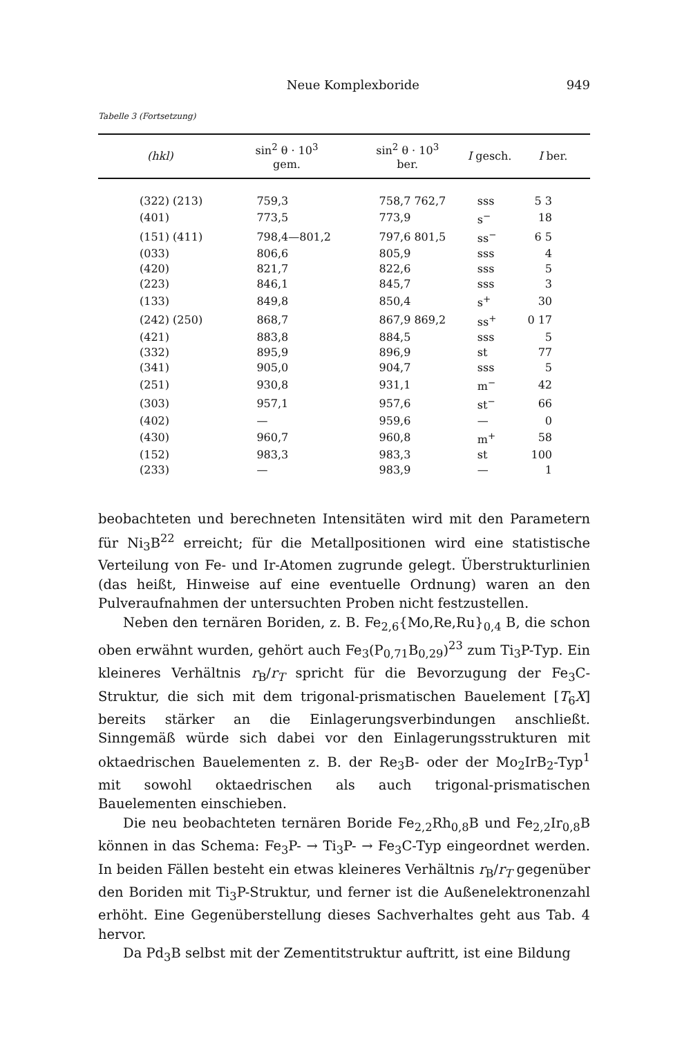Neue Komplexboride 949
Tabelle 3 (Fortsetzung)
| (hkl) | sin<sup>2</sup> θ · 10<sup>3</sup> gem. | sin<sup>2</sup> θ · 10<sup>3</sup> ber. | I gesch. | I ber. |
| --- | --- | --- | --- | --- |
| (322) (213) | 759,3 | 758,7 762,7 | sss | 5 3 |
| (401) | 773,5 | 773,9 | s<sup>−</sup> | 18 |
| (151) (411) | 798,4—801,2 | 797,6 801,5 | ss<sup>−</sup> | 6 5 |
| (033) | 806,6 | 805,9 | sss | 4 |
| (420) | 821,7 | 822,6 | sss | 5 |
| (223) | 846,1 | 845,7 | sss | 3 |
| (133) | 849,8 | 850,4 | s<sup>+</sup> | 30 |
| (242) (250) | 868,7 | 867,9 869,2 | ss<sup>+</sup> | 0 17 |
| (421) | 883,8 | 884,5 | sss | 5 |
| (332) | 895,9 | 896,9 | st | 77 |
| (341) | 905,0 | 904,7 | sss | 5 |
| (251) | 930,8 | 931,1 | m<sup>−</sup> | 42 |
| (303) | 957,1 | 957,6 | st<sup>−</sup> | 66 |
| (402) | — | 959,6 | — | 0 |
| (430) | 960,7 | 960,8 | m<sup>+</sup> | 58 |
| (152) | 983,3 | 983,3 | st | 100 |
| (233) | — | 983,9 | — | 1 |
beobachteten und berechneten Intensitäten wird mit den Parametern für Ni<sub>3</sub>B<sup>22</sup> erreicht; für die Metallpositionen wird eine statistische Verteilung von Fe- und Ir-Atomen zugrunde gelegt. Überstrukturlinien (das heißt, Hinweise auf eine eventuelle Ordnung) waren an den Pulveraufnahmen der untersuchten Proben nicht festzustellen.
Neben den ternären Boriden, z. B. Fe<sub>2,6</sub>{Mo,Re,Ru}<sub>0,4</sub> B, die schon oben erwähnt wurden, gehört auch Fe<sub>3</sub>(P<sub>0,71</sub>B<sub>0,29</sub>)<sup>23</sup> zum Ti<sub>3</sub>P-Typ. Ein kleineres Verhältnis r<sub>B</sub>/r<sub>T</sub> spricht für die Bevorzugung der Fe<sub>3</sub>C-Struktur, die sich mit dem trigonal-prismatischen Bauelement [T<sub>6</sub>X] bereits stärker an die Einlagerungsverbindungen anschließt. Sinngemäß würde sich dabei vor den Einlagerungsstrukturen mit oktaedrischen Bauelementen z. B. der Re<sub>3</sub>B- oder der Mo<sub>2</sub>IrB<sub>2</sub>-Typ<sup>1</sup> mit sowohl oktaedrischen als auch trigonal-prismatischen Bauelementen einschieben.
Die neu beobachteten ternären Boride Fe<sub>2,2</sub>Rh<sub>0,8</sub>B und Fe<sub>2,2</sub>Ir<sub>0,8</sub>B können in das Schema: Fe<sub>3</sub>P- → Ti<sub>3</sub>P- → Fe<sub>3</sub>C-Typ eingeordnet werden. In beiden Fällen besteht ein etwas kleineres Verhältnis r<sub>B</sub>/r<sub>T</sub> gegenüber den Boriden mit Ti<sub>3</sub>P-Struktur, und ferner ist die Außenelektronenzahl erhöht. Eine Gegenüberstellung dieses Sachverhaltes geht aus Tab. 4 hervor.
Da Pd<sub>3</sub>B selbst mit der Zementitstruktur auftritt, ist eine Bildung